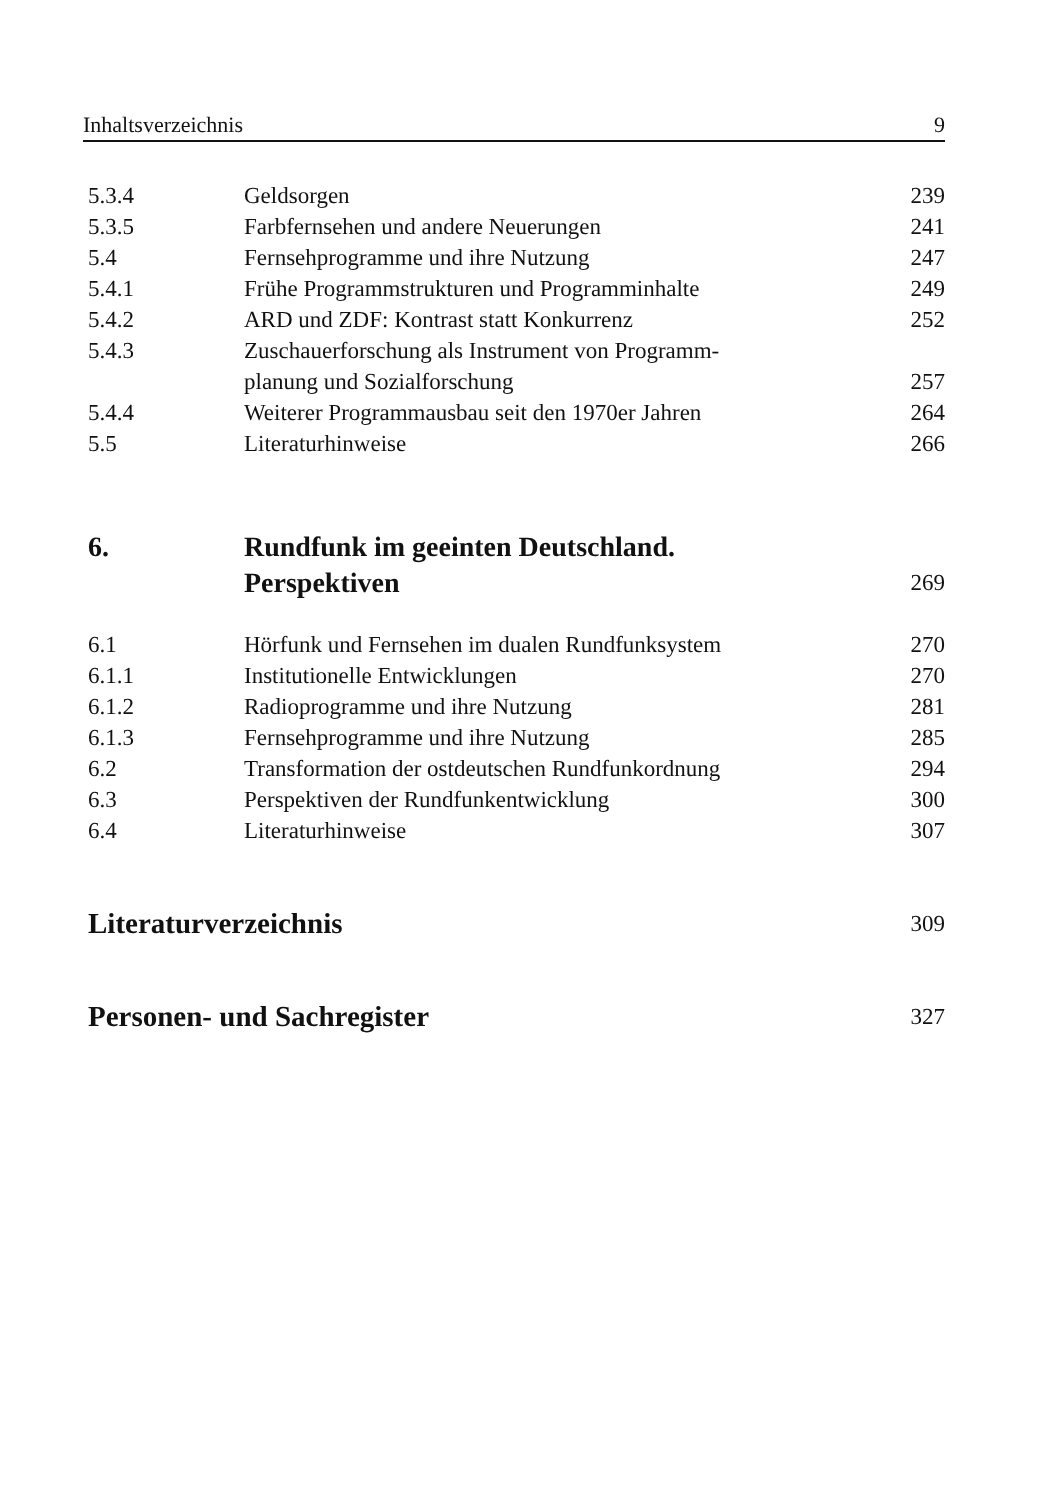Inhaltsverzeichnis 9
| 5.3.4 | Geldsorgen | 239 |
| 5.3.5 | Farbfernsehen und andere Neuerungen | 241 |
| 5.4 | Fernsehprogramme und ihre Nutzung | 247 |
| 5.4.1 | Frühe Programmstrukturen und Programminhalte | 249 |
| 5.4.2 | ARD und ZDF: Kontrast statt Konkurrenz | 252 |
| 5.4.3 | Zuschauerforschung als Instrument von Programm- planung und Sozialforschung | 257 |
| 5.4.4 | Weiterer Programmausbau seit den 1970er Jahren | 264 |
| 5.5 | Literaturhinweise | 266 |
| 6. | Rundfunk im geeinten Deutschland. Perspektiven | 269 |
| 6.1 | Hörfunk und Fernsehen im dualen Rundfunksystem | 270 |
| 6.1.1 | Institutionelle Entwicklungen | 270 |
| 6.1.2 | Radioprogramme und ihre Nutzung | 281 |
| 6.1.3 | Fernsehprogramme und ihre Nutzung | 285 |
| 6.2 | Transformation der ostdeutschen Rundfunkordnung | 294 |
| 6.3 | Perspektiven der Rundfunkentwicklung | 300 |
| 6.4 | Literaturhinweise | 307 |
| Literaturverzeichnis | | 309 |
| Personen- und Sachregister | | 327 |